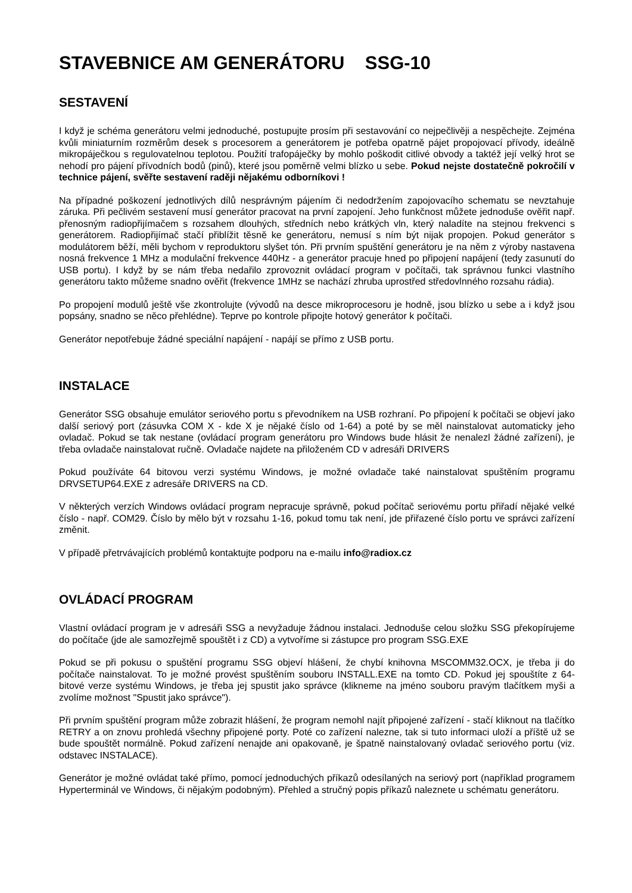STAVEBNICE AM GENERÁTORU SSG-10
SESTAVENÍ
I když je schéma generátoru velmi jednoduché, postupujte prosím při sestavování co nejpečlivěji a nespěchejte. Zejména kvůli miniaturním rozměrům desek s procesorem a generátorem je potřeba opatrně pájet propojovací přívody, ideálně mikropáječkou s regulovatelnou teplotou. Použití trafopáječky by mohlo poškodit citlivé obvody a taktéž její velký hrot se nehodí pro pájení přívodních bodů (pinů), které jsou poměrně velmi blízko u sebe. Pokud nejste dostatečně pokročilí v technice pájení, svěřte sestavení raději nějakému odborníkovi !
Na případné poškození jednotlivých dílů nesprávným pájením či nedodržením zapojovacího schematu se nevztahuje záruka. Při pečlivém sestavení musí generátor pracovat na první zapojení. Jeho funkčnost můžete jednoduše ověřit např. přenosným radiopřijímačem s rozsahem dlouhých, středních nebo krátkých vln, který naladíte na stejnou frekvenci s generátorem. Radiopřijímač stačí přiblížit těsně ke generátoru, nemusí s ním být nijak propojen. Pokud generátor s modulátorem běží, měli bychom v reproduktoru slyšet tón. Při prvním spuštění generátoru je na něm z výroby nastavena nosná frekvence 1 MHz a modulační frekvence 440Hz - a generátor pracuje hned po připojení napájení (tedy zasunutí do USB portu). I když by se nám třeba nedařilo zprovoznit ovládací program v počítači, tak správnou funkci vlastního generátoru takto můžeme snadno ověřit (frekvence 1MHz se nachází zhruba uprostřed středovlnného rozsahu rádia).
Po propojení modulů ještě vše zkontrolujte (vývodů na desce mikroprocesoru je hodně, jsou blízko u sebe a i když jsou popsány, snadno se něco přehlédne). Teprve po kontrole připojte hotový generátor k počítači.
Generátor nepotřebuje žádné speciální napájení - napájí se přímo z USB portu.
INSTALACE
Generátor SSG obsahuje emulátor seriového portu s převodníkem na USB rozhraní. Po připojení k počítači se objeví jako další seriový port (zásuvka COM X - kde X je nějaké číslo od 1-64) a poté by se měl nainstalovat automaticky jeho ovladač. Pokud se tak nestane (ovládací program generátoru pro Windows bude hlásit že nenalezl žádné zařízení), je třeba ovladače nainstalovat ručně. Ovladače najdete na přiloženém CD v adresáři DRIVERS
Pokud používáte 64 bitovou verzi systému Windows, je možné ovladače také nainstalovat spuštěním programu DRVSETUP64.EXE z adresáře DRIVERS na CD.
V některých verzích Windows ovládací program nepracuje správně, pokud počítač seriovému portu přiřadí nějaké velké číslo - např. COM29. Číslo by mělo být v rozsahu 1-16, pokud tomu tak není, jde přiřazené číslo portu ve správci zařízení změnit.
V případě přetrvávajících problémů kontaktujte podporu na e-mailu info@radiox.cz
OVLÁDACÍ PROGRAM
Vlastní ovládací program je v adresáři SSG a nevyžaduje žádnou instalaci. Jednoduše celou složku SSG překopírujeme do počítače (jde ale samozřejmě spouštět i z CD) a vytvoříme si zástupce pro program SSG.EXE
Pokud se při pokusu o spuštění programu SSG objeví hlášení, že chybí knihovna MSCOMM32.OCX, je třeba ji do počítače nainstalovat. To je možné provést spuštěním souboru INSTALL.EXE na tomto CD. Pokud jej spouštíte z 64-bitové verze systému Windows, je třeba jej spustit jako správce (klikneme na jméno souboru pravým tlačítkem myši a zvolíme možnost "Spustit jako správce").
Při prvním spuštění program může zobrazit hlášení, že program nemohl najít připojené zařízení - stačí kliknout na tlačítko RETRY a on znovu prohledá všechny připojené porty. Poté co zařízení nalezne, tak si tuto informaci uloží a příště už se bude spouštět normálně. Pokud zařízení nenajde ani opakovaně, je špatně nainstalovaný ovladač seriového portu (viz. odstavec INSTALACE).
Generátor je možné ovládat také přímo, pomocí jednoduchých příkazů odesílaných na seriový port (například programem Hyperterminál ve Windows, či nějakým podobným). Přehled a stručný popis příkazů naleznete u schématu generátoru.